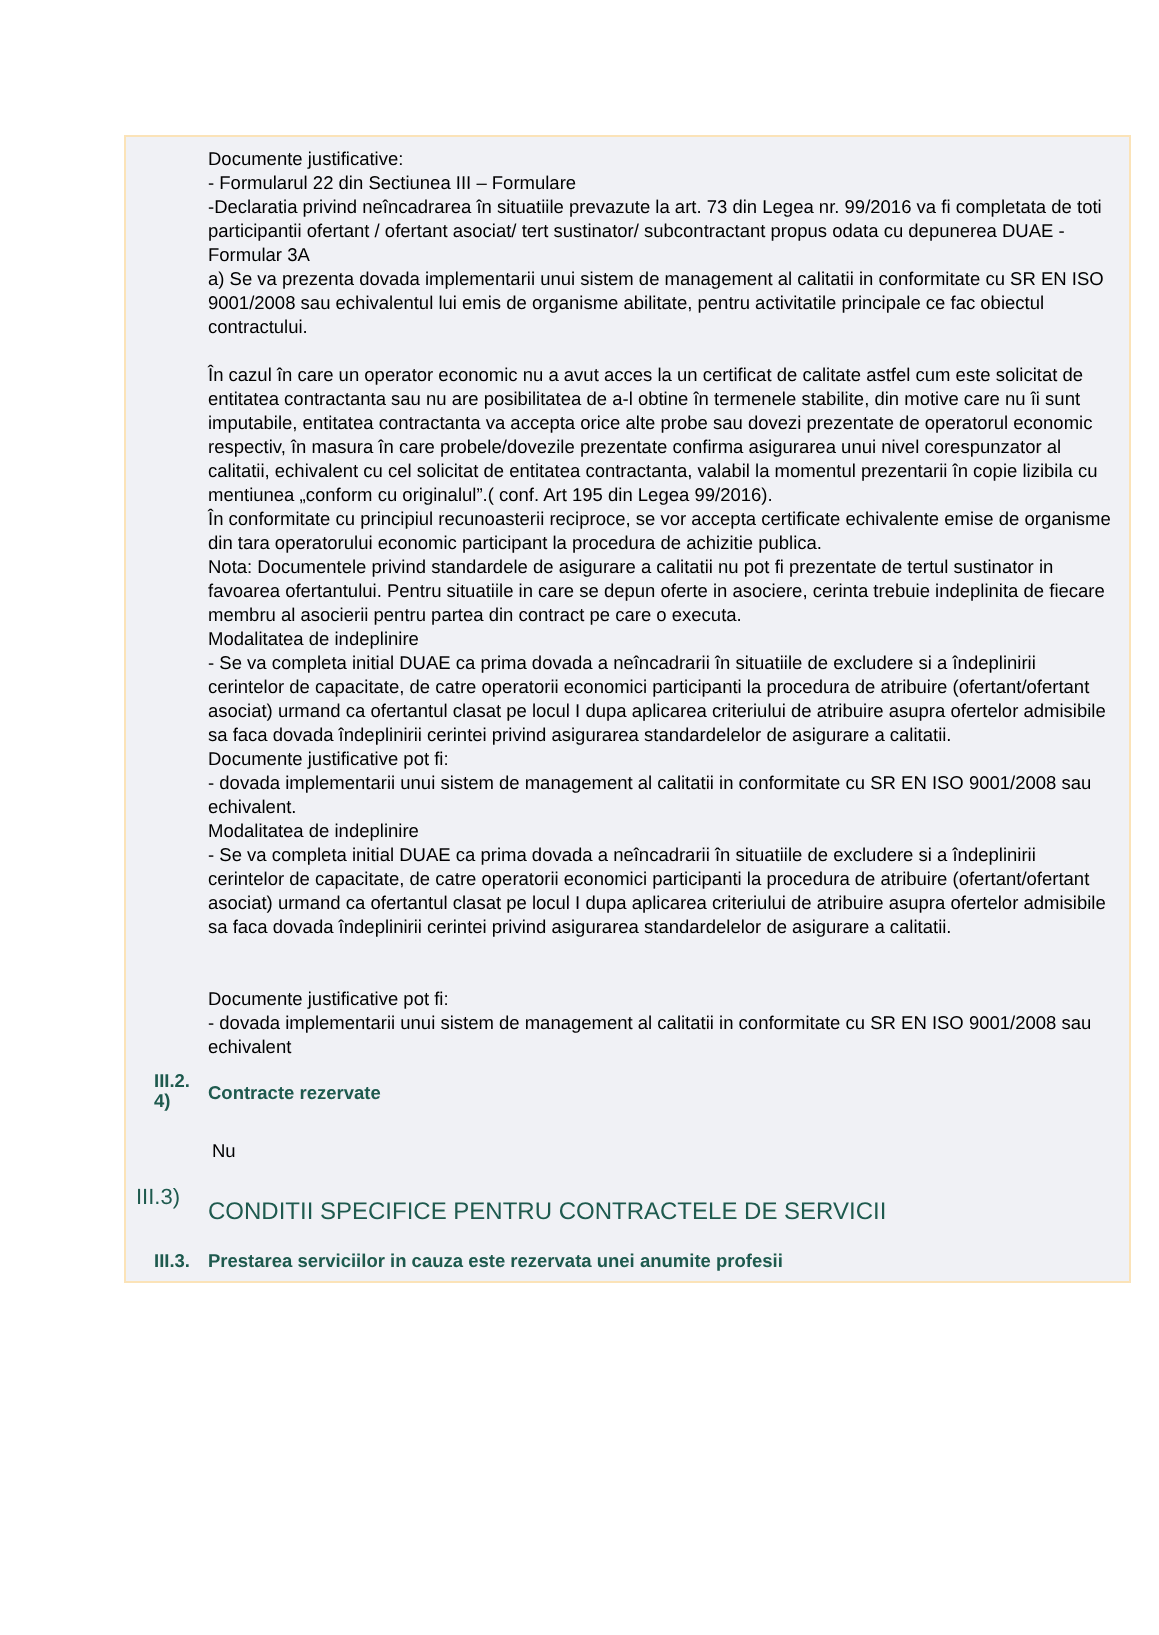Documente justificative:
- Formularul 22 din Sectiunea III – Formulare
-Declaratia privind neîncadrarea în situatiile prevazute la art. 73 din Legea nr. 99/2016 va fi completata de toti participantii ofertant / ofertant asociat/ tert sustinator/ subcontractant propus odata cu depunerea DUAE - Formular 3A
a) Se va prezenta dovada implementarii unui sistem de management al calitatii in conformitate cu SR EN ISO 9001/2008 sau echivalentul lui emis de organisme abilitate, pentru activitatile principale ce fac obiectul contractului.
În cazul în care un operator economic nu a avut acces la un certificat de calitate astfel cum este solicitat de entitatea contractanta sau nu are posibilitatea de a-l obtine în termenele stabilite, din motive care nu îi sunt imputabile, entitatea contractanta va accepta orice alte probe sau dovezi prezentate de operatorul economic respectiv, în masura în care probele/dovezile prezentate confirma asigurarea unui nivel corespunzator al calitatii, echivalent cu cel solicitat de entitatea contractanta, valabil la momentul prezentarii în copie lizibila cu mentiunea „conform cu originalul”.( conf. Art 195 din Legea 99/2016).
În conformitate cu principiul recunoasterii reciproce, se vor accepta certificate echivalente emise de organisme din tara operatorului economic participant la procedura de achizitie publica.
Nota: Documentele privind standardele de asigurare a calitatii nu pot fi prezentate de tertul sustinator in favoarea ofertantului. Pentru situatiile in care se depun oferte in asociere, cerinta trebuie indeplinita de fiecare membru al asocierii pentru partea din contract pe care o executa.
Modalitatea de indeplinire
- Se va completa initial DUAE ca prima dovada a neîncadrarii în situatiile de excludere si a îndeplinirii cerintelor de capacitate, de catre operatorii economici participanti la procedura de atribuire (ofertant/ofertant asociat) urmand ca ofertantul clasat pe locul I dupa aplicarea criteriului de atribuire asupra ofertelor admisibile sa faca dovada îndeplinirii cerintei privind asigurarea standardelelor de asigurare a calitatii.
Documente justificative pot fi:
- dovada implementarii unui sistem de management al calitatii in conformitate cu SR EN ISO 9001/2008 sau echivalent.
Modalitatea de indeplinire
- Se va completa initial DUAE ca prima dovada a neîncadrarii în situatiile de excludere si a îndeplinirii cerintelor de capacitate, de catre operatorii economici participanti la procedura de atribuire (ofertant/ofertant asociat) urmand ca ofertantul clasat pe locul I dupa aplicarea criteriului de atribuire asupra ofertelor admisibile sa faca dovada îndeplinirii cerintei privind asigurarea standardelelor de asigurare a calitatii.
Documente justificative pot fi:
- dovada implementarii unui sistem de management al calitatii in conformitate cu SR EN ISO 9001/2008 sau echivalent
III.2. 4)
Contracte rezervate
Nu
III.3)
CONDITII SPECIFICE PENTRU CONTRACTELE DE SERVICII
III.3.
Prestarea serviciilor in cauza este rezervata unei anumite profesii